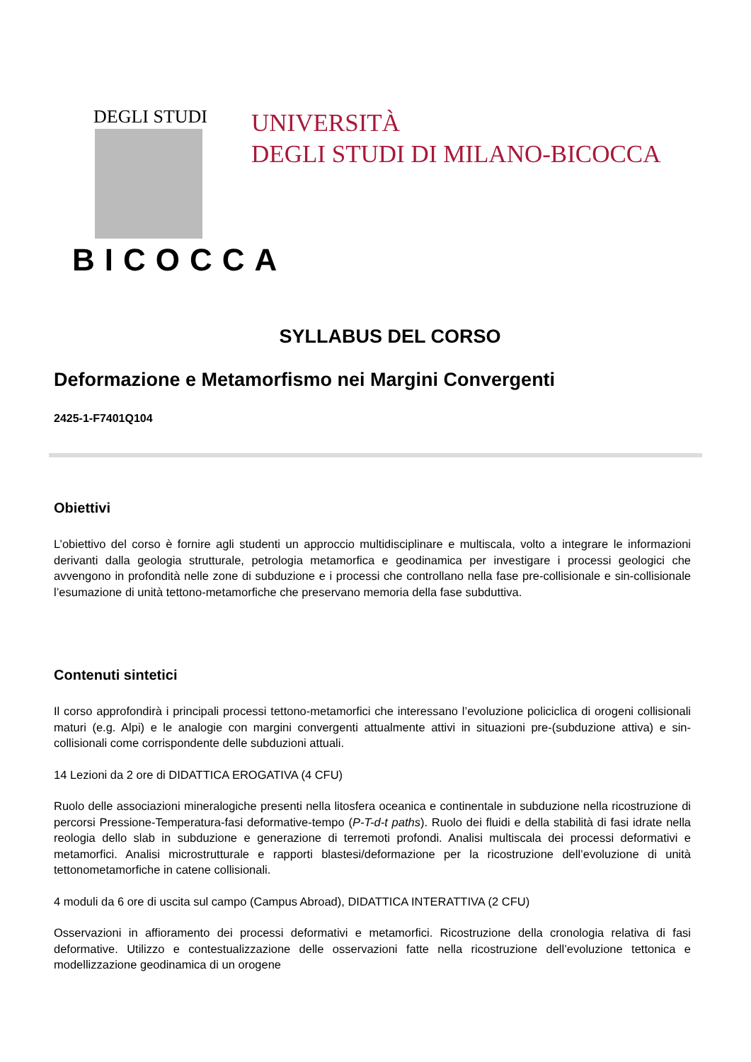DEGLI STUDI
BICOCCA
UNIVERSITÀ
DEGLI STUDI DI MILANO-BICOCCA
SYLLABUS DEL CORSO
Deformazione e Metamorfismo nei Margini Convergenti
2425-1-F7401Q104
Obiettivi
L’obiettivo del corso è fornire agli studenti un approccio multidisciplinare e multiscala, volto a integrare le informazioni derivanti dalla geologia strutturale, petrologia metamorfica e geodinamica per investigare i processi geologici che avvengono in profondità nelle zone di subduzione e i processi che controllano nella fase pre-collisionale e sin-collisionale l’esumazione di unità tettono-metamorfiche che preservano memoria della fase subduttiva.
Contenuti sintetici
Il corso approfondirà i principali processi tettono-metamorfici che interessano l’evoluzione policiclica di orogeni collisionali maturi (e.g. Alpi) e le analogie con margini convergenti attualmente attivi in situazioni pre-(subduzione attiva) e sin-collisionali come corrispondente delle subduzioni attuali.
14 Lezioni da 2 ore di DIDATTICA EROGATIVA (4 CFU)
Ruolo delle associazioni mineralogiche presenti nella litosfera oceanica e continentale in subduzione nella ricostruzione di percorsi Pressione-Temperatura-fasi deformative-tempo (P-T-d-t paths). Ruolo dei fluidi e della stabilità di fasi idrate nella reologia dello slab in subduzione e generazione di terremoti profondi. Analisi multiscala dei processi deformativi e metamorfici. Analisi microstrutturale e rapporti blastesi/deformazione per la ricostruzione dell’evoluzione di unità tettonometamorfiche in catene collisionali.
4 moduli da 6 ore di uscita sul campo (Campus Abroad), DIDATTICA INTERATTIVA (2 CFU)
Osservazioni in affioramento dei processi deformativi e metamorfici. Ricostruzione della cronologia relativa di fasi deformative. Utilizzo e contestualizzazione delle osservazioni fatte nella ricostruzione dell’evoluzione tettonica e modellizzazione geodinamica di un orogene